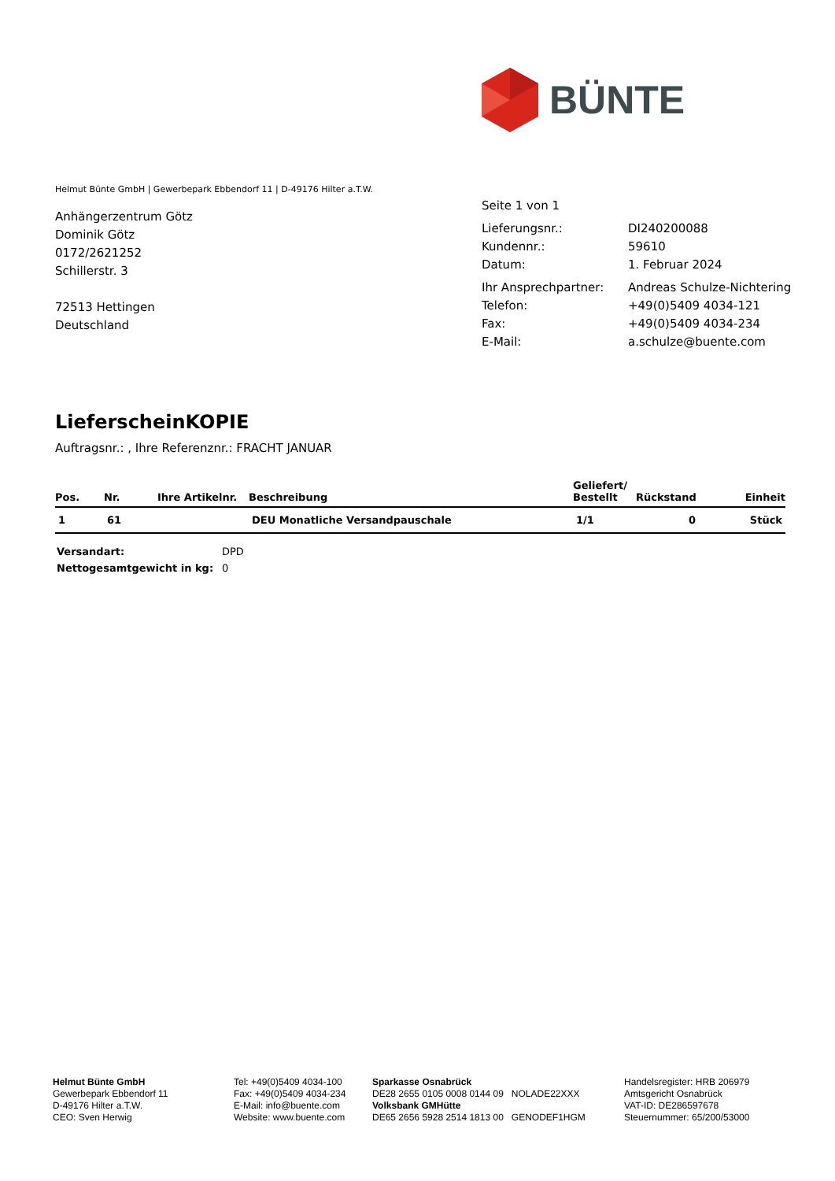BÜNTE
Helmut Bünte GmbH | Gewerbepark Ebbendorf 11 | D-49176 Hilter a.T.W.
Anhängerzentrum Götz
Dominik Götz
0172/2621252
Schillerstr. 3
72513 Hettingen
Deutschland
Seite 1 von 1
| Lieferungsnr.: | DI240200088 |
| Kundennr.: | 59610 |
| Datum: | 1. Februar 2024 |
| Ihr Ansprechpartner: | Andreas Schulze-Nichtering |
| Telefon: | +49(0)5409 4034-121 |
| Fax: | +49(0)5409 4034-234 |
| E-Mail: | a.schulze@buente.com |
LieferscheinKOPIE
Auftragsnr.: , Ihre Referenznr.: FRACHT JANUAR
| Pos. | Nr. | Ihre Artikelnr. | Beschreibung | Geliefert/ Bestellt | Rückstand | Einheit |
| --- | --- | --- | --- | --- | --- | --- |
| 1 | 61 | | DEU Monatliche Versandpauschale | 1/1 | 0 | Stück |
| Versandart: | DPD |
| Nettogesamtgewicht in kg: | 0 |
Helmut Bünte GmbH
Gewerbepark Ebbendorf 11
D-49176 Hilter a.T.W.
CEO: Sven Herwig
Tel: +49(0)5409 4034-100
Fax: +49(0)5409 4034-234
E-Mail: info@buente.com
Website: www.buente.com
Sparkasse Osnabrück
DE28 2655 0105 0008 0144 09 NOLADE22XXX
Volksbank GMHütte
DE65 2656 5928 2514 1813 00 GENODEF1HGM
Handelsregister: HRB 206979
Amtsgericht Osnabrück
VAT-ID: DE286597678
Steuernummer: 65/200/53000